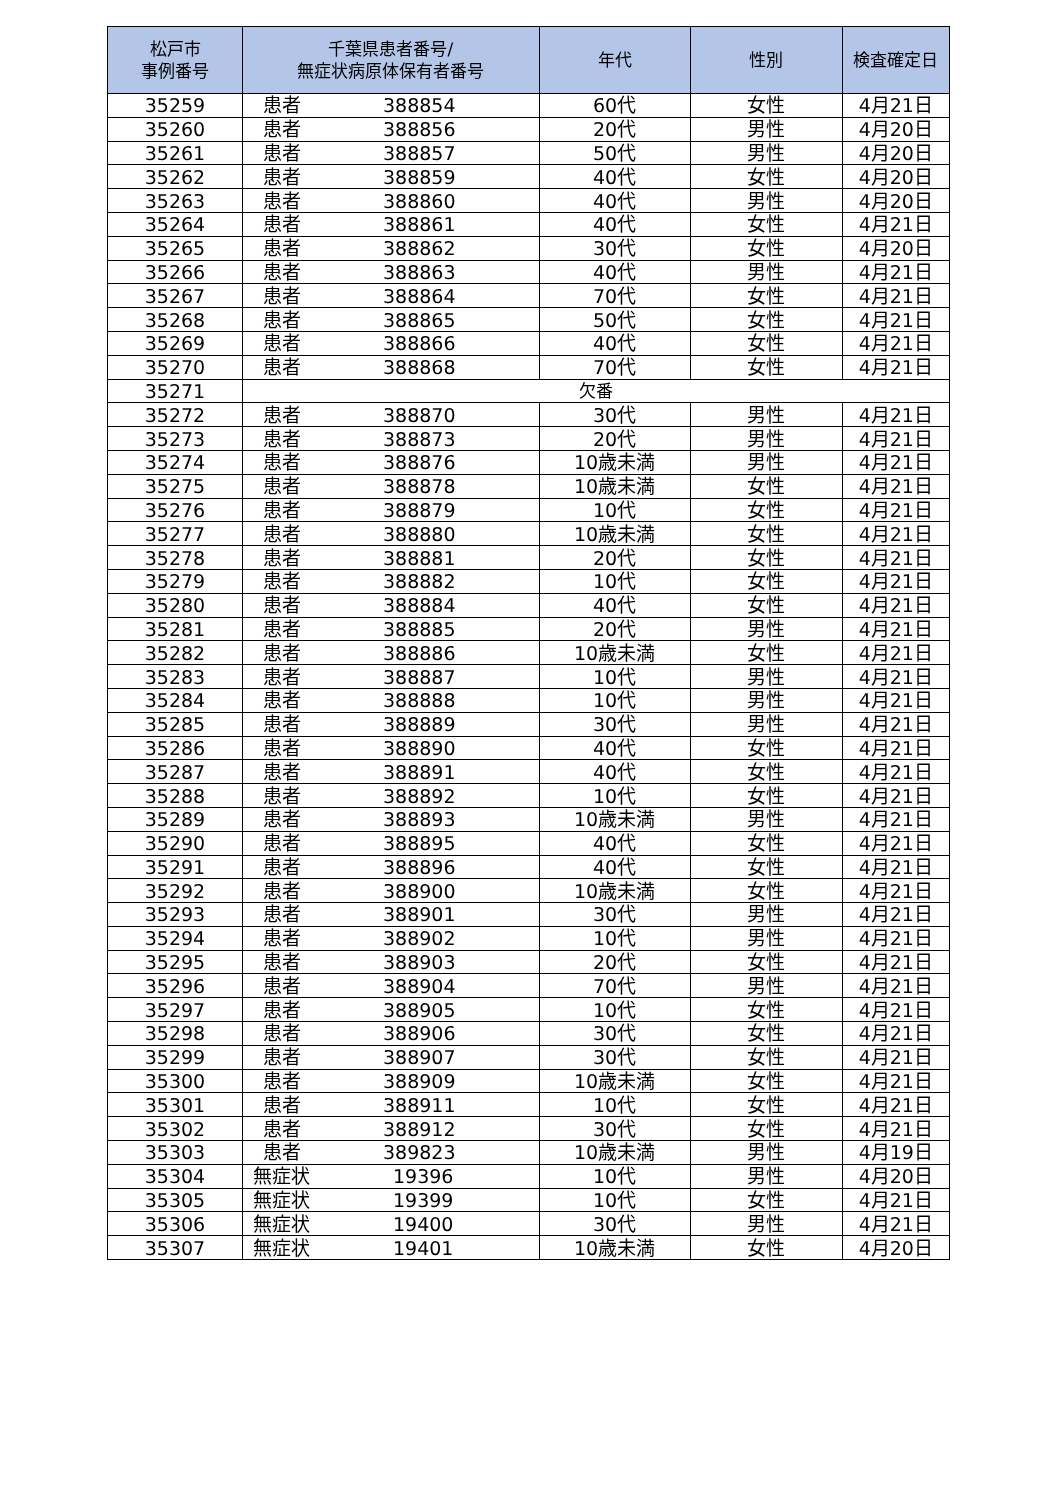| 松戸市 事例番号 | 千葉県患者番号/ 無症状病原体保有者番号 | | 年代 | 性別 | 検査確定日 |
| --- | --- | --- | --- | --- | --- |
| 35259 | 患者 | 388854 | 60代 | 女性 | 4月21日 |
| 35260 | 患者 | 388856 | 20代 | 男性 | 4月20日 |
| 35261 | 患者 | 388857 | 50代 | 男性 | 4月20日 |
| 35262 | 患者 | 388859 | 40代 | 女性 | 4月20日 |
| 35263 | 患者 | 388860 | 40代 | 男性 | 4月20日 |
| 35264 | 患者 | 388861 | 40代 | 女性 | 4月21日 |
| 35265 | 患者 | 388862 | 30代 | 女性 | 4月20日 |
| 35266 | 患者 | 388863 | 40代 | 男性 | 4月21日 |
| 35267 | 患者 | 388864 | 70代 | 女性 | 4月21日 |
| 35268 | 患者 | 388865 | 50代 | 女性 | 4月21日 |
| 35269 | 患者 | 388866 | 40代 | 女性 | 4月21日 |
| 35270 | 患者 | 388868 | 70代 | 女性 | 4月21日 |
| 35271 | 欠番 | | | | |
| 35272 | 患者 | 388870 | 30代 | 男性 | 4月21日 |
| 35273 | 患者 | 388873 | 20代 | 男性 | 4月21日 |
| 35274 | 患者 | 388876 | 10歳未満 | 男性 | 4月21日 |
| 35275 | 患者 | 388878 | 10歳未満 | 女性 | 4月21日 |
| 35276 | 患者 | 388879 | 10代 | 女性 | 4月21日 |
| 35277 | 患者 | 388880 | 10歳未満 | 女性 | 4月21日 |
| 35278 | 患者 | 388881 | 20代 | 女性 | 4月21日 |
| 35279 | 患者 | 388882 | 10代 | 女性 | 4月21日 |
| 35280 | 患者 | 388884 | 40代 | 女性 | 4月21日 |
| 35281 | 患者 | 388885 | 20代 | 男性 | 4月21日 |
| 35282 | 患者 | 388886 | 10歳未満 | 女性 | 4月21日 |
| 35283 | 患者 | 388887 | 10代 | 男性 | 4月21日 |
| 35284 | 患者 | 388888 | 10代 | 男性 | 4月21日 |
| 35285 | 患者 | 388889 | 30代 | 男性 | 4月21日 |
| 35286 | 患者 | 388890 | 40代 | 女性 | 4月21日 |
| 35287 | 患者 | 388891 | 40代 | 女性 | 4月21日 |
| 35288 | 患者 | 388892 | 10代 | 女性 | 4月21日 |
| 35289 | 患者 | 388893 | 10歳未満 | 男性 | 4月21日 |
| 35290 | 患者 | 388895 | 40代 | 女性 | 4月21日 |
| 35291 | 患者 | 388896 | 40代 | 女性 | 4月21日 |
| 35292 | 患者 | 388900 | 10歳未満 | 女性 | 4月21日 |
| 35293 | 患者 | 388901 | 30代 | 男性 | 4月21日 |
| 35294 | 患者 | 388902 | 10代 | 男性 | 4月21日 |
| 35295 | 患者 | 388903 | 20代 | 女性 | 4月21日 |
| 35296 | 患者 | 388904 | 70代 | 男性 | 4月21日 |
| 35297 | 患者 | 388905 | 10代 | 女性 | 4月21日 |
| 35298 | 患者 | 388906 | 30代 | 女性 | 4月21日 |
| 35299 | 患者 | 388907 | 30代 | 女性 | 4月21日 |
| 35300 | 患者 | 388909 | 10歳未満 | 女性 | 4月21日 |
| 35301 | 患者 | 388911 | 10代 | 女性 | 4月21日 |
| 35302 | 患者 | 388912 | 30代 | 女性 | 4月21日 |
| 35303 | 患者 | 389823 | 10歳未満 | 男性 | 4月19日 |
| 35304 | 無症状 | 19396 | 10代 | 男性 | 4月20日 |
| 35305 | 無症状 | 19399 | 10代 | 女性 | 4月21日 |
| 35306 | 無症状 | 19400 | 30代 | 男性 | 4月21日 |
| 35307 | 無症状 | 19401 | 10歳未満 | 女性 | 4月20日 |